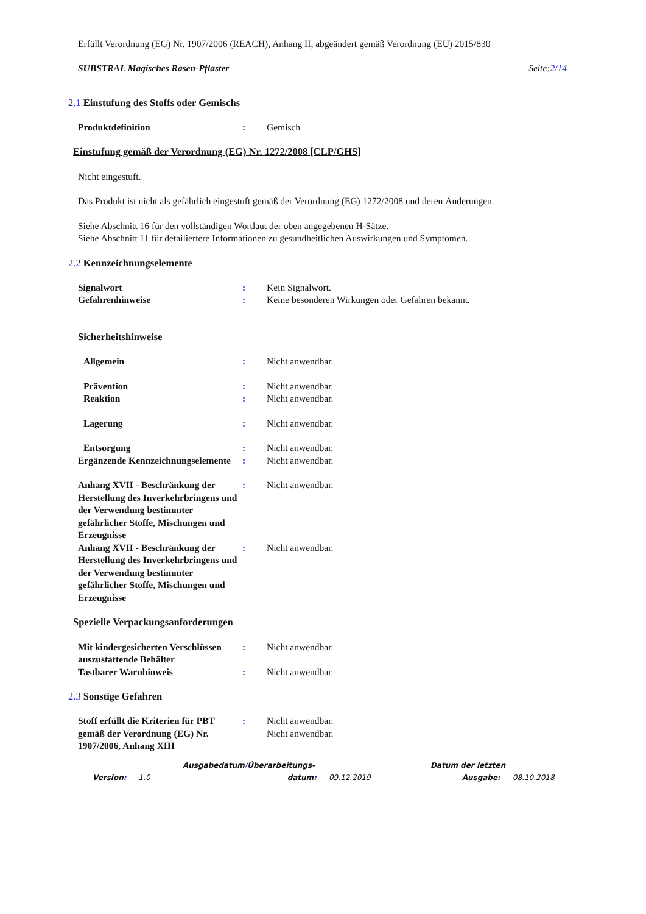Erfüllt Verordnung (EG) Nr. 1907/2006 (REACH), Anhang II, abgeändert gemäß Verordnung (EU) 2015/830
SUBSTRAL Magisches Rasen-Pflaster Seite:2/14
2.1 Einstufung des Stoffs oder Gemischs
Produktdefinition : Gemisch
Einstufung gemäß der Verordnung (EG) Nr. 1272/2008 [CLP/GHS]
Nicht eingestuft.
Das Produkt ist nicht als gefährlich eingestuft gemäß der Verordnung (EG) 1272/2008 und deren Änderungen.
Siehe Abschnitt 16 für den vollständigen Wortlaut der oben angegebenen H-Sätze.
Siehe Abschnitt 11 für detailiertere Informationen zu gesundheitlichen Auswirkungen und Symptomen.
2.2 Kennzeichnungselemente
Signalwort : Kein Signalwort.
Gefahrenhinweise : Keine besonderen Wirkungen oder Gefahren bekannt.
Sicherheitshinweise
Allgemein : Nicht anwendbar.
Prävention : Nicht anwendbar.
Reaktion : Nicht anwendbar.
Lagerung : Nicht anwendbar.
Entsorgung : Nicht anwendbar.
Ergänzende Kennzeichnungselemente
: Nicht anwendbar.
Anhang XVII - Beschränkung der Herstellung des Inverkehrbringens und der Verwendung bestimmter gefährlicher Stoffe, Mischungen und Erzeugnisse
: Nicht anwendbar.
Anhang XVII - Beschränkung der Herstellung des Inverkehrbringens und der Verwendung bestimmter gefährlicher Stoffe, Mischungen und Erzeugnisse
: Nicht anwendbar.
Spezielle Verpackungsanforderungen
Mit kindergesicherten Verschlüssen auszustattende Behälter
: Nicht anwendbar.
Tastbarer Warnhinweis : Nicht anwendbar.
2.3 Sonstige Gefahren
Stoff erfüllt die Kriterien für PBT gemäß der Verordnung (EG) Nr. 1907/2006, Anhang XIII
: Nicht anwendbar.
Nicht anwendbar.
Ausgabedatum/Überarbeitungs- Datum der letzten
Version: 1.0 datum: 09.12.2019 Ausgabe: 08.10.2018